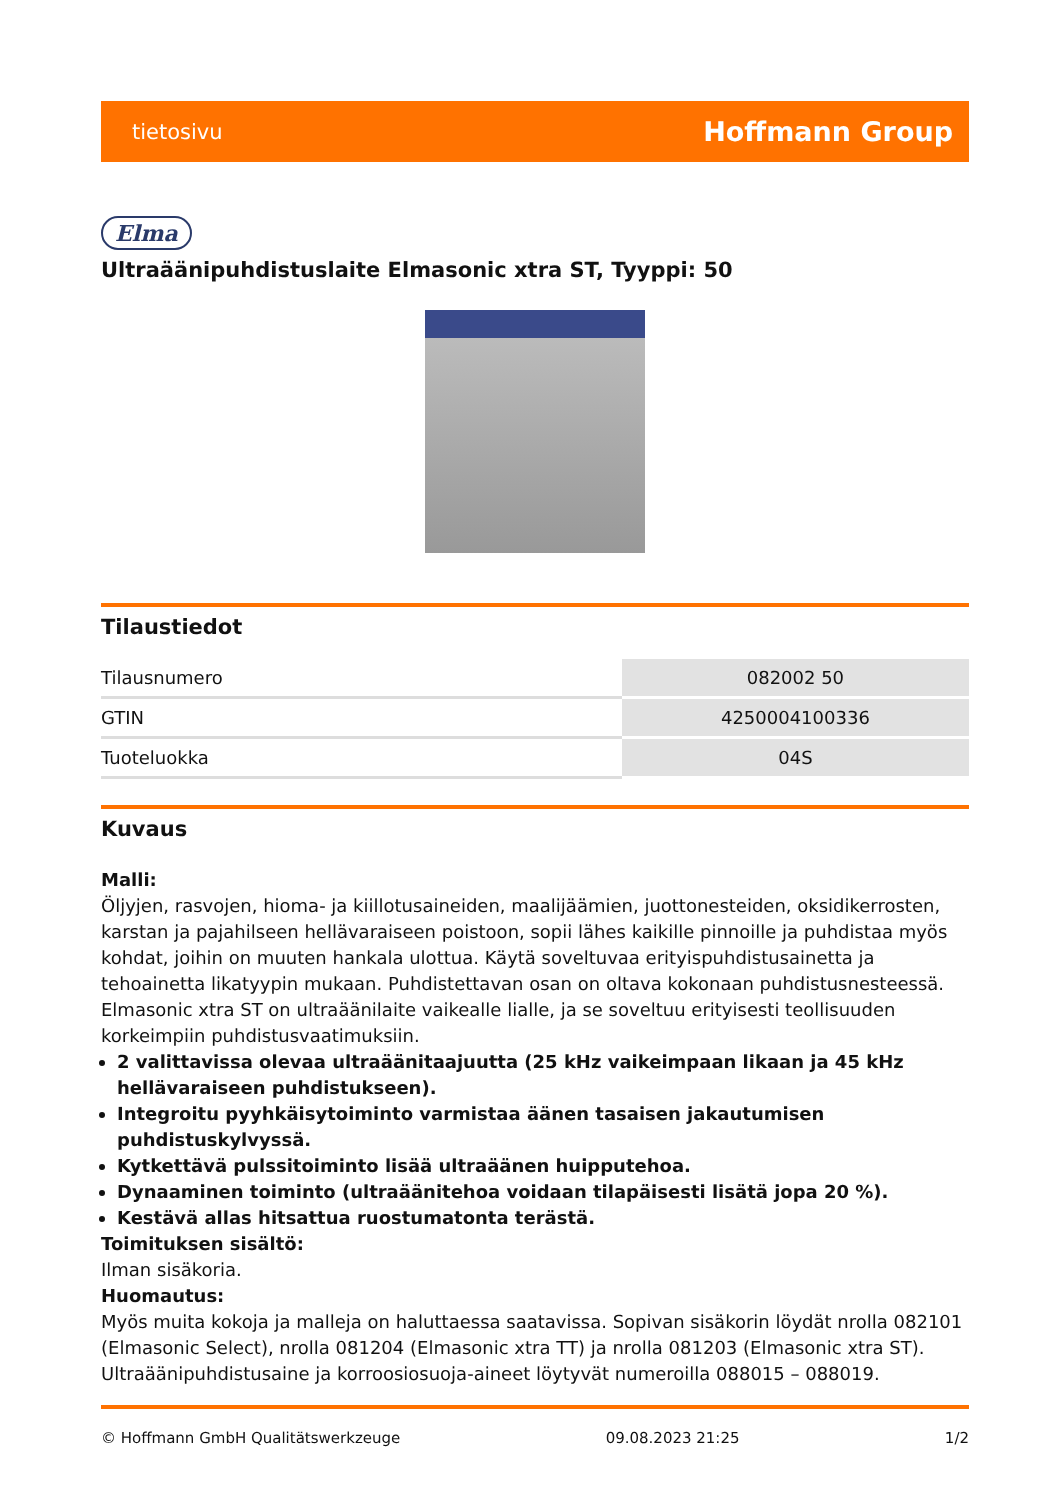tietosivu Hoffmann Group
Elma
Ultraäänipuhdistuslaite Elmasonic xtra ST, Tyyppi: 50
Tilaustiedot
| Tilausnumero | 082002 50 |
| GTIN | 4250004100336 |
| Tuoteluokka | 04S |
Kuvaus
Malli:
Öljyjen, rasvojen, hioma- ja kiillotusaineiden, maalijäämien, juottonesteiden, oksidikerrosten, karstan ja pajahilseen hellävaraiseen poistoon, sopii lähes kaikille pinnoille ja puhdistaa myös kohdat, joihin on muuten hankala ulottua. Käytä soveltuvaa erityispuhdistusainetta ja tehoainetta likatyypin mukaan. Puhdistettavan osan on oltava kokonaan puhdistusnesteessä. Elmasonic xtra ST on ultraäänilaite vaikealle lialle, ja se soveltuu erityisesti teollisuuden korkeimpiin puhdistusvaatimuksiin.
2 valittavissa olevaa ultraäänitaajuutta (25 kHz vaikeimpaan likaan ja 45 kHz hellävaraiseen puhdistukseen).
Integroitu pyyhkäisytoiminto varmistaa äänen tasaisen jakautumisen puhdistuskylvyssä.
Kytkettävä pulssitoiminto lisää ultraäänen huipputehoa.
Dynaaminen toiminto (ultraäänitehoa voidaan tilapäisesti lisätä jopa 20 %).
Kestävä allas hitsattua ruostumatonta terästä.
Toimituksen sisältö:
Ilman sisäkoria.
Huomautus:
Myös muita kokoja ja malleja on haluttaessa saatavissa. Sopivan sisäkorin löydät nrolla 082101 (Elmasonic Select), nrolla 081204 (Elmasonic xtra TT) ja nrolla 081203 (Elmasonic xtra ST). Ultraäänipuhdistusaine ja korroosiosuoja-aineet löytyvät numeroilla 088015 – 088019.
© Hoffmann GmbH Qualitätswerkzeuge 09.08.2023 21:25 1/2